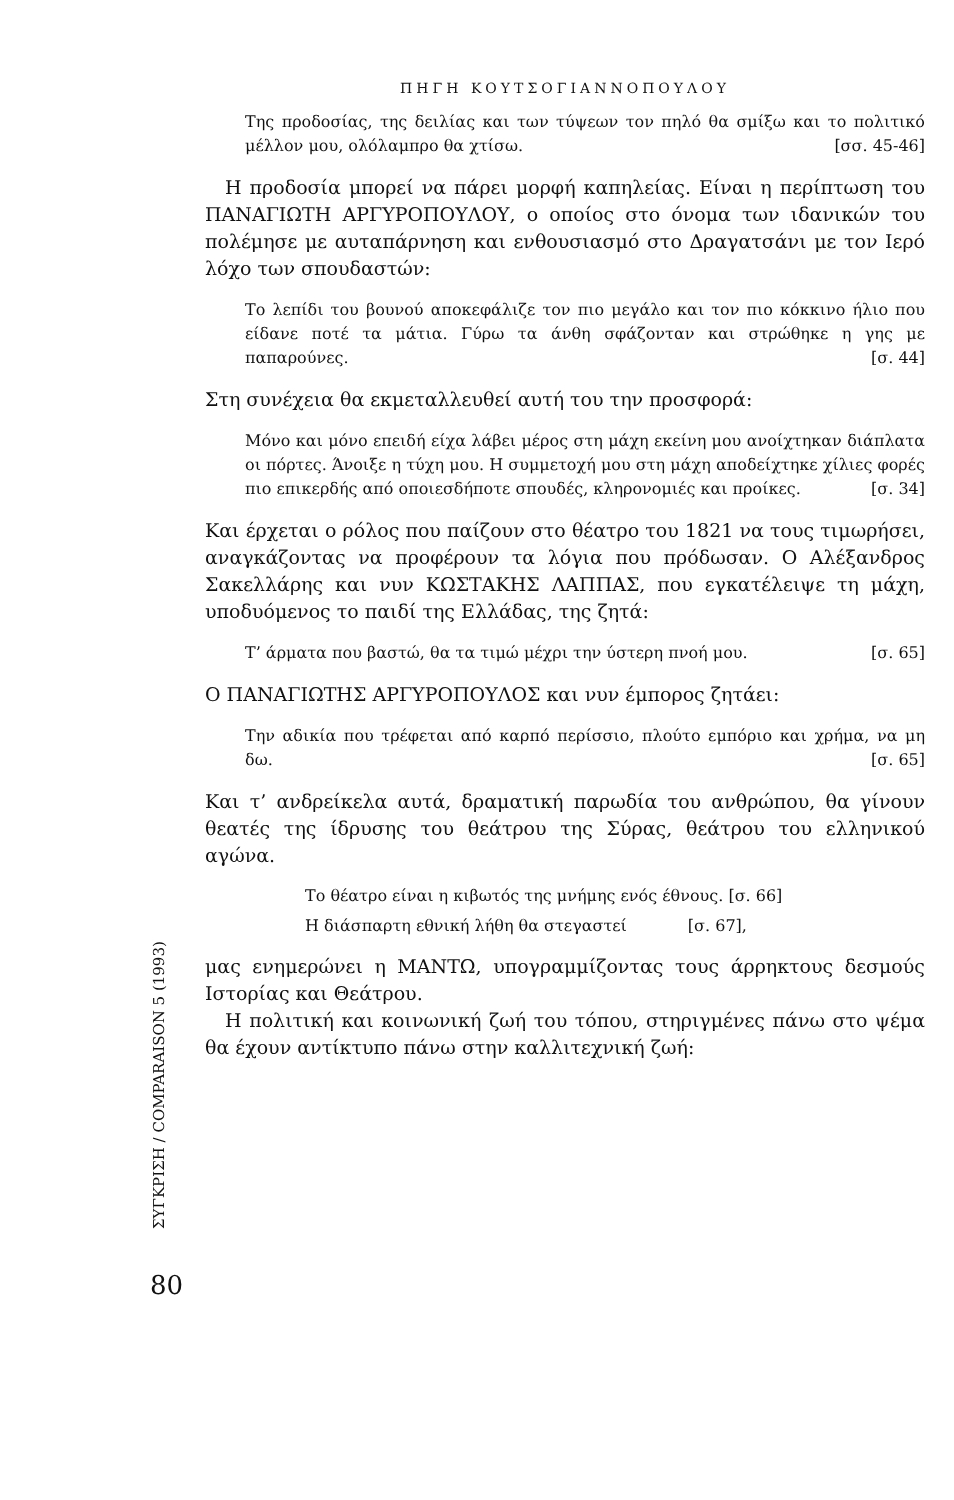ΣΥΓΚΡΙΣΗ / COMPARAISON 5 (1993)
80
ΠΗΓΗ ΚΟΥΤΣΟΓΙΑΝΝΟΠΟΥΛΟΥ
Της προδοσίας, της δειλίας και των τύψεων τον πηλό θα σμίξω και το πολιτικό μέλλον μου, ολόλαμπρο θα χτίσω. [σσ. 45-46]
Η προδοσία μπορεί να πάρει μορφή καπηλείας. Είναι η περίπτωση του ΠΑΝΑΓΙΩΤΗ ΑΡΓΥΡΟΠΟΥΛΟΥ, ο οποίος στο όνομα των ιδανικών του πολέμησε με αυταπάρνηση και ενθουσιασμό στο Δραγατσάνι με τον Ιερό λόχο των σπουδαστών:
Το λεπίδι του βουνού αποκεφάλιζε τον πιο μεγάλο και τον πιο κόκκινο ήλιο που είδανε ποτέ τα μάτια. Γύρω τα άνθη σφάζονταν και στρώθηκε η γης με παπαρούνες. [σ. 44]
Στη συνέχεια θα εκμεταλλευθεί αυτή του την προσφορά:
Μόνο και μόνο επειδή είχα λάβει μέρος στη μάχη εκείνη μου ανοίχτηκαν διάπλατα οι πόρτες. Άνοιξε η τύχη μου. Η συμμετοχή μου στη μάχη αποδείχτηκε χίλιες φορές πιο επικερδής από οποιεσδήποτε σπουδές, κληρονομιές και προίκες. [σ. 34]
Και έρχεται ο ρόλος που παίζουν στο θέατρο του 1821 να τους τιμωρήσει, αναγκάζοντας να προφέρουν τα λόγια που πρόδωσαν. Ο Αλέξανδρος Σακελλάρης και νυν ΚΩΣΤΑΚΗΣ ΛΑΠΠΑΣ, που εγκατέλειψε τη μάχη, υποδυόμενος το παιδί της Ελλάδας, της ζητά:
Τ’ άρματα που βαστώ, θα τα τιμώ μέχρι την ύστερη πνοή μου. [σ. 65]
Ο ΠΑΝΑΓΙΩΤΗΣ ΑΡΓΥΡΟΠΟΥΛΟΣ και νυν έμπορος ζητάει:
Την αδικία που τρέφεται από καρπό περίσσιο, πλούτο εμπόριο και χρήμα, να μη δω. [σ. 65]
Και τ’ ανδρείκελα αυτά, δραματική παρωδία του ανθρώπου, θα γίνουν θεατές της ίδρυσης του θεάτρου της Σύρας, θεάτρου του ελληνικού αγώνα.
Το θέατρο είναι η κιβωτός της μνήμης ενός έθνους. [σ. 66]
Η διάσπαρτη εθνική λήθη θα στεγαστεί [σ. 67],
μας ενημερώνει η ΜΑΝΤΩ, υπογραμμίζοντας τους άρρηκτους δεσμούς Ιστορίας και Θεάτρου.
Η πολιτική και κοινωνική ζωή του τόπου, στηριγμένες πάνω στο ψέμα θα έχουν αντίκτυπο πάνω στην καλλιτεχνική ζωή: